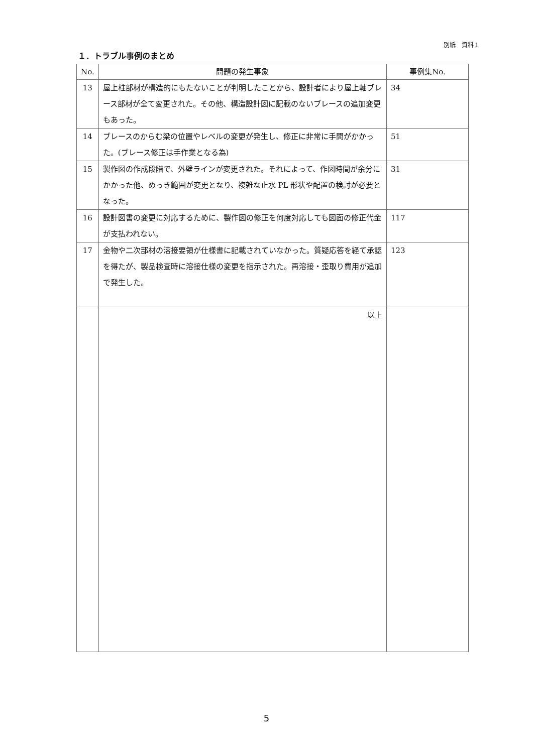別紙　資料１
１．トラブル事例のまとめ
| No. | 問題の発生事象 | 事例集No. |
| --- | --- | --- |
| 13 | 屋上柱部材が構造的にもたないことが判明したことから、設計者により屋上軸ブレース部材が全て変更された。その他、構造設計図に記載のないブレースの追加変更もあった。 | 34 |
| 14 | ブレースのからむ梁の位置やレベルの変更が発生し、修正に非常に手間がかかった。(ブレース修正は手作業となる為) | 51 |
| 15 | 製作図の作成段階で、外壁ラインが変更された。それによって、作図時間が余分にかかった他、めっき範囲が変更となり、複雑な止水 PL 形状や配置の検討が必要となった。 | 31 |
| 16 | 設計図書の変更に対応するために、製作図の修正を何度対応しても図面の修正代金が支払われない。 | 117 |
| 17 | 金物や二次部材の溶接要領が仕様書に記載されていなかった。質疑応答を経て承認を得たが、製品検査時に溶接仕様の変更を指示された。再溶接・歪取り費用が追加で発生した。 | 123 |
| | 以上 | |
5